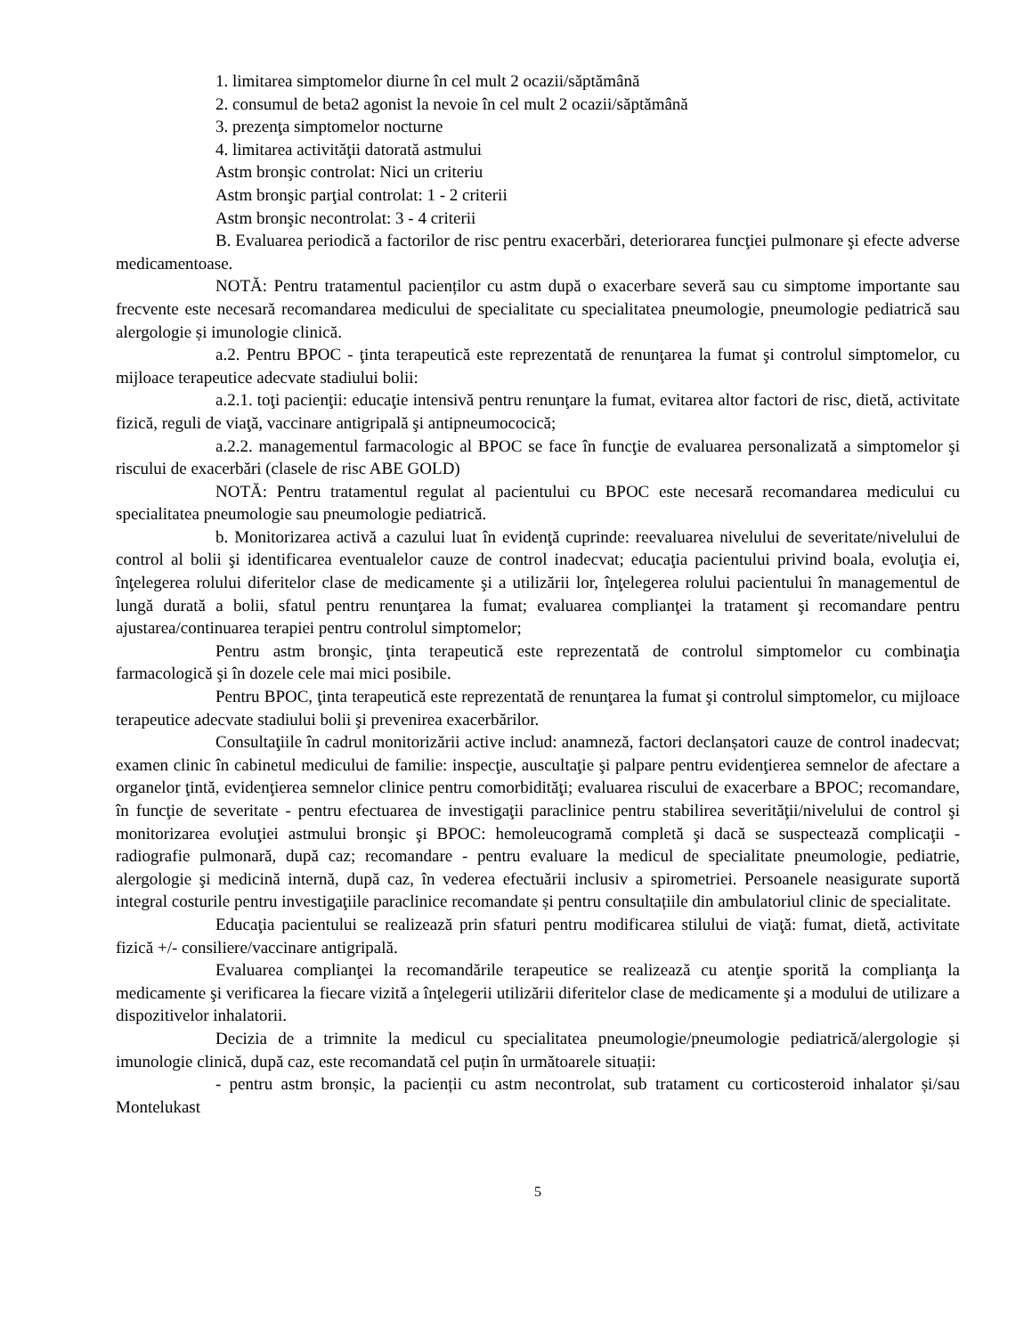1. limitarea simptomelor diurne în cel mult 2 ocazii/săptămână
2. consumul de beta2 agonist la nevoie în cel mult 2 ocazii/săptămână
3. prezenţa simptomelor nocturne
4. limitarea activităţii datorată astmului
Astm bronşic controlat: Nici un criteriu
Astm bronşic parţial controlat: 1 - 2 criterii
Astm bronşic necontrolat: 3 - 4 criterii
B. Evaluarea periodică a factorilor de risc pentru exacerbări, deteriorarea funcţiei pulmonare şi efecte adverse medicamentoase.
NOTĂ: Pentru tratamentul pacienților cu astm după o exacerbare severă sau cu simptome importante sau frecvente este necesară recomandarea medicului de specialitate cu specialitatea pneumologie, pneumologie pediatrică sau alergologie și imunologie clinică.
a.2. Pentru BPOC - ţinta terapeutică este reprezentată de renunţarea la fumat şi controlul simptomelor, cu mijloace terapeutice adecvate stadiului bolii:
a.2.1. toţi pacienţii: educaţie intensivă pentru renunţare la fumat, evitarea altor factori de risc, dietă, activitate fizică, reguli de viaţă, vaccinare antigripală şi antipneumococică;
a.2.2. managementul farmacologic al BPOC se face în funcţie de evaluarea personalizată a simptomelor şi riscului de exacerbări (clasele de risc ABE GOLD)
NOTĂ: Pentru tratamentul regulat al pacientului cu BPOC este necesară recomandarea medicului cu specialitatea pneumologie sau pneumologie pediatrică.
b. Monitorizarea activă a cazului luat în evidenţă cuprinde: reevaluarea nivelului de severitate/nivelului de control al bolii şi identificarea eventualelor cauze de control inadecvat; educaţia pacientului privind boala, evoluţia ei, înţelegerea rolului diferitelor clase de medicamente şi a utilizării lor, înţelegerea rolului pacientului în managementul de lungă durată a bolii, sfatul pentru renunţarea la fumat; evaluarea complianţei la tratament şi recomandare pentru ajustarea/continuarea terapiei pentru controlul simptomelor;
Pentru astm bronşic, ţinta terapeutică este reprezentată de controlul simptomelor cu combinaţia farmacologică şi în dozele cele mai mici posibile.
Pentru BPOC, ţinta terapeutică este reprezentată de renunţarea la fumat şi controlul simptomelor, cu mijloace terapeutice adecvate stadiului bolii şi prevenirea exacerbărilor.
Consultaţiile în cadrul monitorizării active includ: anamneză, factori declanșatori cauze de control inadecvat; examen clinic în cabinetul medicului de familie: inspecţie, auscultaţie şi palpare pentru evidenţierea semnelor de afectare a organelor ţintă, evidenţierea semnelor clinice pentru comorbidităţi; evaluarea riscului de exacerbare a BPOC; recomandare, în funcţie de severitate - pentru efectuarea de investigaţii paraclinice pentru stabilirea severităţii/nivelului de control şi monitorizarea evoluţiei astmului bronşic şi BPOC: hemoleucogramă completă şi dacă se suspectează complicaţii - radiografie pulmonară, după caz; recomandare - pentru evaluare la medicul de specialitate pneumologie, pediatrie, alergologie şi medicină internă, după caz, în vederea efectuării inclusiv a spirometriei. Persoanele neasigurate suportă integral costurile pentru investigaţiile paraclinice recomandate și pentru consultațiile din ambulatoriul clinic de specialitate.
Educaţia pacientului se realizează prin sfaturi pentru modificarea stilului de viaţă: fumat, dietă, activitate fizică +/- consiliere/vaccinare antigripală.
Evaluarea complianţei la recomandările terapeutice se realizează cu atenţie sporită la complianţa la medicamente şi verificarea la fiecare vizită a înţelegerii utilizării diferitelor clase de medicamente şi a modului de utilizare a dispozitivelor inhalatorii.
Decizia de a trimnite la medicul cu specialitatea pneumologie/pneumologie pediatrică/alergologie și imunologie clinică, după caz, este recomandată cel puțin în următoarele situații:
- pentru astm bronșic, la pacienții cu astm necontrolat, sub tratament cu corticosteroid inhalator și/sau Montelukast
5